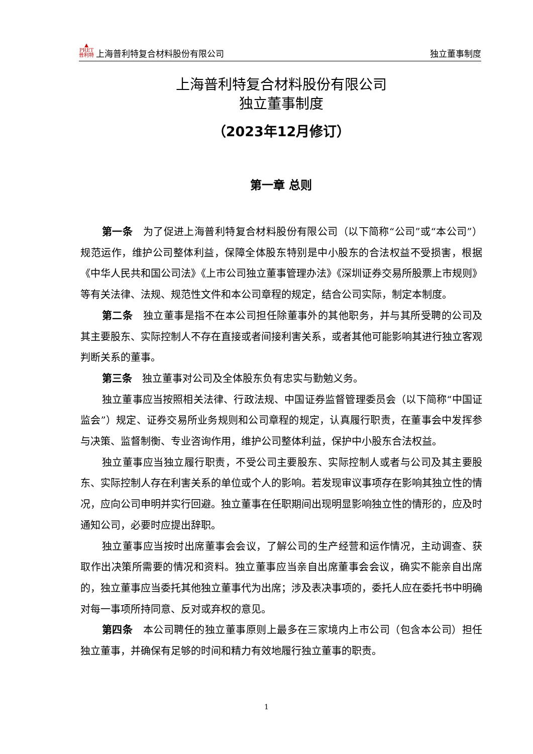▲
PRET
普利特 上海普利特复合材料股份有限公司 独立董事制度
上海普利特复合材料股份有限公司
独立董事制度
（2023年12月修订）
第一章 总则
第一条　为了促进上海普利特复合材料股份有限公司（以下简称“公司”或“本公司”）规范运作，维护公司整体利益，保障全体股东特别是中小股东的合法权益不受损害，根据《中华人民共和国公司法》《上市公司独立董事管理办法》《深圳证券交易所股票上市规则》等有关法律、法规、规范性文件和本公司章程的规定，结合公司实际，制定本制度。
第二条　独立董事是指不在本公司担任除董事外的其他职务，并与其所受聘的公司及其主要股东、实际控制人不存在直接或者间接利害关系，或者其他可能影响其进行独立客观判断关系的董事。
第三条　独立董事对公司及全体股东负有忠实与勤勉义务。
独立董事应当按照相关法律、行政法规、中国证券监督管理委员会（以下简称“中国证监会”）规定、证券交易所业务规则和公司章程的规定，认真履行职责，在董事会中发挥参与决策、监督制衡、专业咨询作用，维护公司整体利益，保护中小股东合法权益。
独立董事应当独立履行职责，不受公司主要股东、实际控制人或者与公司及其主要股东、实际控制人存在利害关系的单位或个人的影响。若发现审议事项存在影响其独立性的情况，应向公司申明并实行回避。独立董事在任职期间出现明显影响独立性的情形的，应及时通知公司，必要时应提出辞职。
独立董事应当按时出席董事会会议，了解公司的生产经营和运作情况，主动调查、获取作出决策所需要的情况和资料。独立董事应当亲自出席董事会会议，确实不能亲自出席的，独立董事应当委托其他独立董事代为出席；涉及表决事项的，委托人应在委托书中明确对每一事项所持同意、反对或弃权的意见。
第四条　本公司聘任的独立董事原则上最多在三家境内上市公司（包含本公司）担任独立董事，并确保有足够的时间和精力有效地履行独立董事的职责。
1